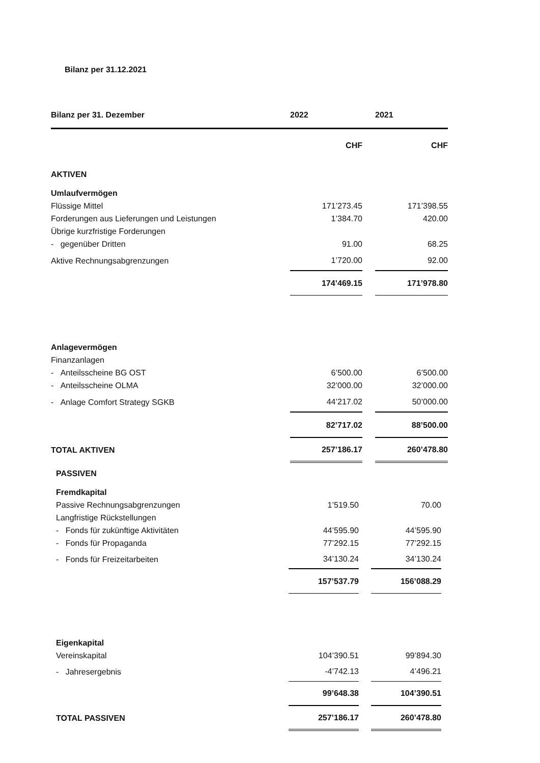Bilanz per 31.12.2021
| Bilanz per 31. Dezember | 2022 | | 2021 |
| --- | --- | --- | --- |
| | CHF | | CHF |
| AKTIVEN | | | |
| Umlaufvermögen | | | |
| Flüssige Mittel | 171’273.45 | | 171’398.55 |
| Forderungen aus Lieferungen und Leistungen | 1’384.70 | | 420.00 |
| Übrige kurzfristige Forderungen | | | |
| - gegenüber Dritten | 91.00 | | 68.25 |
| Aktive Rechnungsabgrenzungen | 1’720.00 | | 92.00 |
| | 174’469.15 | | 171’978.80 |
| Anlagevermögen | | | |
| Finanzanlagen | | | |
| - Anteilsscheine BG OST | 6’500.00 | | 6’500.00 |
| - Anteilsscheine OLMA | 32’000.00 | | 32’000.00 |
| - Anlage Comfort Strategy SGKB | 44’217.02 | | 50’000.00 |
| | 82’717.02 | | 88’500.00 |
| TOTAL AKTIVEN | 257’186.17 | | 260’478.80 |
| PASSIVEN | | | |
| Fremdkapital | | | |
| Passive Rechnungsabgrenzungen | 1’519.50 | | 70.00 |
| Langfristige Rückstellungen | | | |
| - Fonds für zukünftige Aktivitäten | 44’595.90 | | 44’595.90 |
| - Fonds für Propaganda | 77’292.15 | | 77’292.15 |
| - Fonds für Freizeitarbeiten | 34’130.24 | | 34’130.24 |
| | 157’537.79 | | 156’088.29 |
| Eigenkapital | | | |
| Vereinskapital | 104’390.51 | | 99’894.30 |
| - Jahresergebnis | -4’742.13 | | 4’496.21 |
| | 99’648.38 | | 104’390.51 |
| TOTAL PASSIVEN | 257’186.17 | | 260’478.80 |